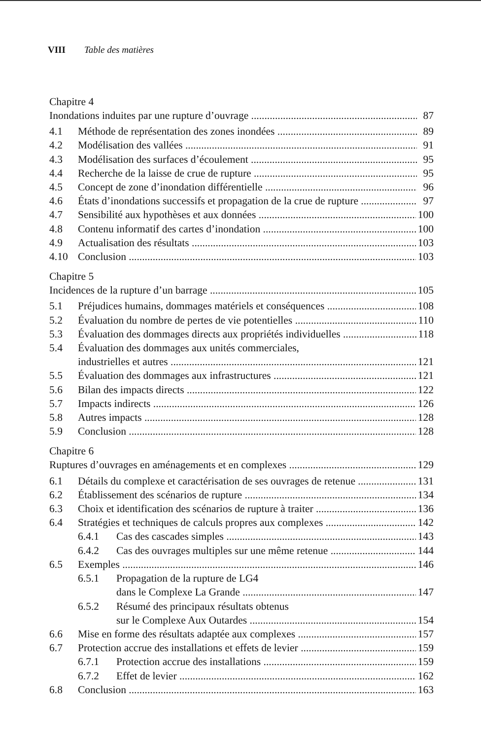VIII Table des matières
Chapitre 4
Inondations induites par une rupture d’ouvrage 87
4.1 Méthode de représentation des zones inondées 89
4.2 Modélisation des vallées 91
4.3 Modélisation des surfaces d’écoulement 95
4.4 Recherche de la laisse de crue de rupture 95
4.5 Concept de zone d’inondation différentielle 96
4.6 États d’inondations successifs et propagation de la crue de rupture 97
4.7 Sensibilité aux hypothèses et aux données 100
4.8 Contenu informatif des cartes d’inondation 100
4.9 Actualisation des résultats 103
4.10 Conclusion 103
Chapitre 5
Incidences de la rupture d’un barrage 105
5.1 Préjudices humains, dommages matériels et conséquences 108
5.2 Évaluation du nombre de pertes de vie potentielles 110
5.3 Évaluation des dommages directs aux propriétés individuelles 118
5.4 Évaluation des dommages aux unités commerciales,
industrielles et autres 121
5.5 Évaluation des dommages aux infrastructures 121
5.6 Bilan des impacts directs 122
5.7 Impacts indirects 126
5.8 Autres impacts 128
5.9 Conclusion 128
Chapitre 6
Ruptures d’ouvrages en aménagements et en complexes 129
6.1 Détails du complexe et caractérisation de ses ouvrages de retenue 131
6.2 Établissement des scénarios de rupture 134
6.3 Choix et identification des scénarios de rupture à traiter 136
6.4 Stratégies et techniques de calculs propres aux complexes 142
6.4.1 Cas des cascades simples 143
6.4.2 Cas des ouvrages multiples sur une même retenue 144
6.5 Exemples 146
6.5.1 Propagation de la rupture de LG4
dans le Complexe La Grande 147
6.5.2 Résumé des principaux résultats obtenus
sur le Complexe Aux Outardes 154
6.6 Mise en forme des résultats adaptée aux complexes 157
6.7 Protection accrue des installations et effets de levier 159
6.7.1 Protection accrue des installations 159
6.7.2 Effet de levier 162
6.8 Conclusion 163